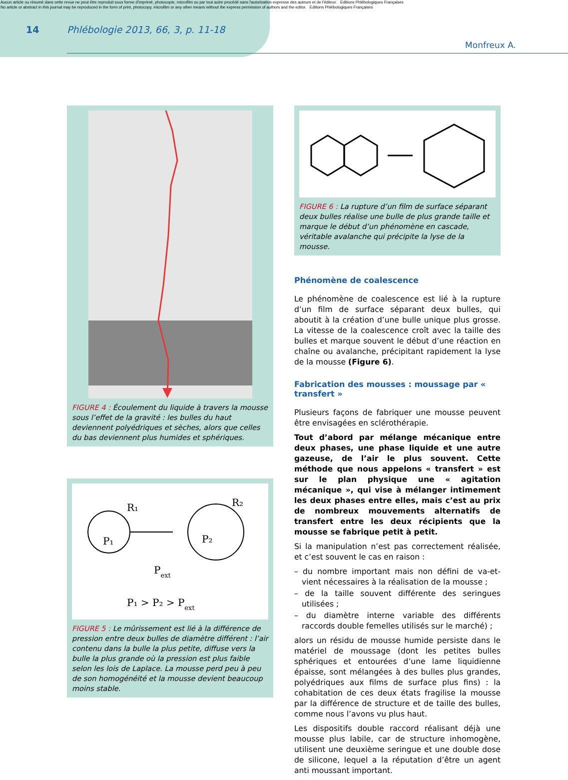Aucun article ou résumé dans cette revue ne peut être reproduit sous forme d'imprimé, photocopie, microfilm ou par tout autre procédé sans l'autorisation expresse des auteurs et de l'éditeur. Editions Phlébologiques Françaises
No article or abstract in this journal may be reproduced in the form of print, photocopy, microfilm or any other means without the express permission of authors and the editor. Editions Phlébologiques Françaises
14 Phlébologie 2013, 66, 3, p. 11-18
Monfreux A.
FIGURE 4 : Écoulement du liquide à travers la mousse sous l’effet de la gravité : les bulles du haut deviennent polyédriques et sèches, alors que celles du bas deviennent plus humides et sphériques.
R₁
R₂
P₁
P₂
Pext
P₁ > P₂ > Pext
FIGURE 5 : Le mûrissement est lié à la différence de pression entre deux bulles de diamètre différent : l’air contenu dans la bulle la plus petite, diffuse vers la bulle la plus grande où la pression est plus faible selon les lois de Laplace. La mousse perd peu à peu de son homogénéité et la mousse devient beaucoup moins stable.
FIGURE 6 : La rupture d’un film de surface séparant deux bulles réalise une bulle de plus grande taille et marque le début d’un phénomène en cascade, véritable avalanche qui précipite la lyse de la mousse.
Phénomène de coalescence
Le phénomène de coalescence est lié à la rupture d’un film de surface séparant deux bulles, qui aboutit à la création d’une bulle unique plus grosse. La vitesse de la coalescence croît avec la taille des bulles et marque souvent le début d’une réaction en chaîne ou avalanche, précipitant rapidement la lyse de la mousse (Figure 6).
Fabrication des mousses : moussage par « transfert »
Plusieurs façons de fabriquer une mousse peuvent être envisagées en sclérothérapie.
Tout d’abord par mélange mécanique entre deux phases, une phase liquide et une autre gazeuse, de l’air le plus souvent. Cette méthode que nous appelons « transfert » est sur le plan physique une « agitation mécanique », qui vise à mélanger intimement les deux phases entre elles, mais c’est au prix de nombreux mouvements alternatifs de transfert entre les deux récipients que la mousse se fabrique petit à petit.
Si la manipulation n’est pas correctement réalisée, et c’est souvent le cas en raison :
– du nombre important mais non défini de va-et-vient nécessaires à la réalisation de la mousse ;
– de la taille souvent différente des seringues utilisées ;
– du diamètre interne variable des différents raccords double femelles utilisés sur le marché) ;
alors un résidu de mousse humide persiste dans le matériel de moussage (dont les petites bulles sphériques et entourées d’une lame liquidienne épaisse, sont mélangées à des bulles plus grandes, polyédriques aux films de surface plus fins) : la cohabitation de ces deux états fragilise la mousse par la différence de structure et de taille des bulles, comme nous l’avons vu plus haut.
Les dispositifs double raccord réalisant déjà une mousse plus labile, car de structure inhomogène, utilisent une deuxième seringue et une double dose de silicone, lequel a la réputation d’être un agent anti moussant important.